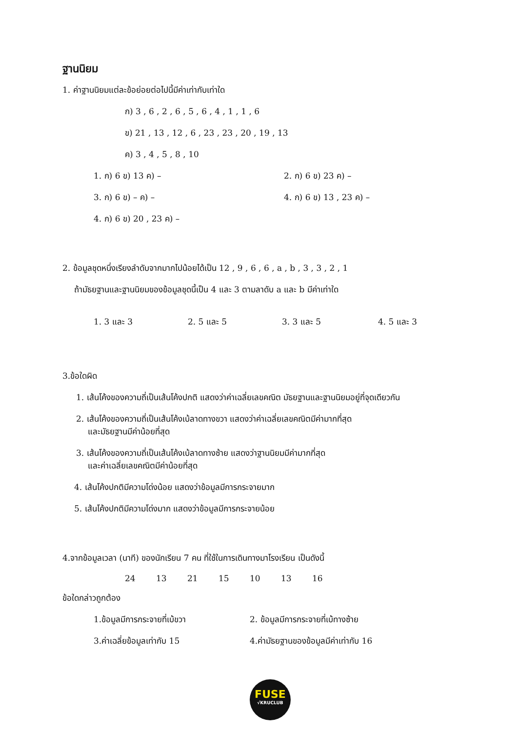ฐานนิยม
1. ค่าฐานนิยมแต่ละข้อย่อยต่อไปนี้มีค่าเท่ากับเท่าใด
ก) 3 , 6 , 2 , 6 , 5 , 6 , 4 , 1 , 1 , 6
ข) 21 , 13 , 12 , 6 , 23 , 23 , 20 , 19 , 13
ค) 3 , 4 , 5 , 8 , 10
1. ก) 6 ข) 13 ค) – 2. ก) 6 ข) 23 ค) –
3. ก) 6 ข) – ค) – 4. ก) 6 ข) 13 , 23 ค) –
4. ก) 6 ข) 20 , 23 ค) –
2. ข้อมูลชุดหนึ่งเรียงลำดับจากมากไปน้อยได้เป็น 12 , 9 , 6 , 6 , a , b , 3 , 3 , 2 , 1
ถ้ามัธยฐานและฐานนิยมของข้อมูลชุดนี้เป็น 4 และ 3 ตามลาดับ a และ b มีค่าเท่าใด
1. 3 และ 3 2. 5 และ 5 3. 3 และ 5 4. 5 และ 3
3.ข้อใดผิด
1. เส้นโค้งของความถี่เป็นเส้นโค้งปกติ แสดงว่าค่าเฉลี่ยเลขคณิต มัธยฐานและฐานนิยมอยู่ที่จุดเดียวกัน
2. เส้นโค้งของความถี่เป็นเส้นโค้งเบ้ลาดทางขวา แสดงว่าค่าเฉลี่ยเลขคณิตมีค่ามากที่สุด
และมัธยฐานมีค่าน้อยที่สุด
3. เส้นโค้งของความถี่เป็นเส้นโค้งเบ้ลาดทางซ้าย แสดงว่าฐานนิยมมีค่ามากที่สุด
และค่าเฉลี่ยเลขคณิตมีค่าน้อยที่สุด
4. เส้นโค้งปกติมีความโด่งน้อย แสดงว่าข้อมูลมีการกระจายมาก
5. เส้นโค้งปกติมีความโด่งมาก แสดงว่าข้อมูลมีการกระจายน้อย
4.จากข้อมูลเวลา (นาที) ของนักเรียน 7 คน ที่ใช้ในการเดินทางมาโรงเรียน เป็นดังนี้
24 13 21 15 10 13 16
ข้อใดกล่าวถูกต้อง
1.ข้อมูลมีการกระจายที่เบ้ขวา 2. ข้อมูลมีการกระจายที่เบ้ทางซ้าย
3.ค่าเฉลี่ยข้อมูลเท่ากับ 15 4.ค่ามัธยฐานของข้อมูลมีค่าเท่ากับ 16
FUSE
√KRUCLUB